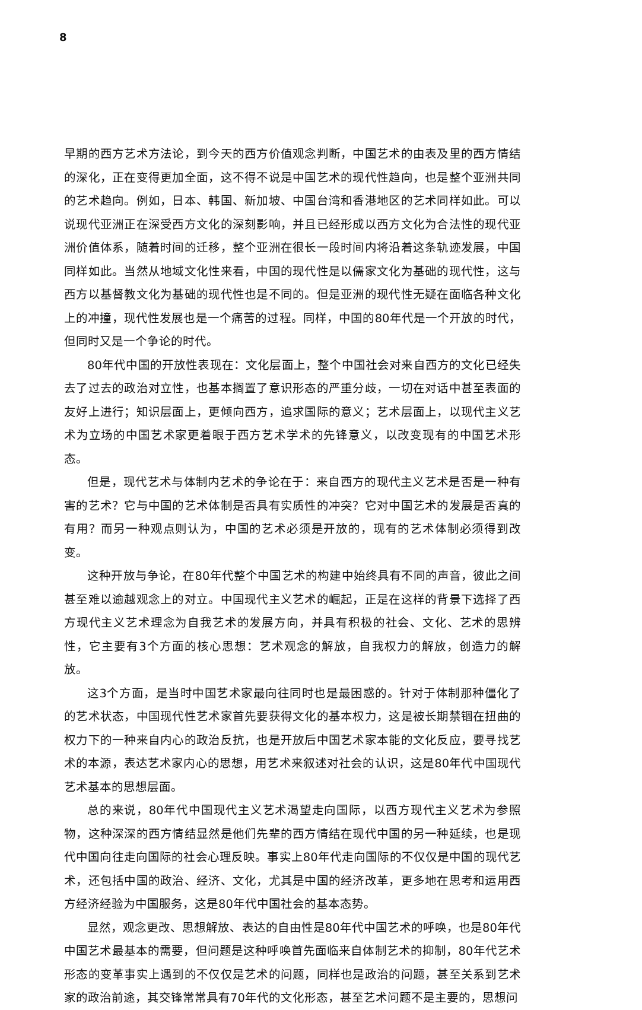8
早期的西方艺术方法论，到今天的西方价值观念判断，中国艺术的由表及里的西方情结的深化，正在变得更加全面，这不得不说是中国艺术的现代性趋向，也是整个亚洲共同的艺术趋向。例如，日本、韩国、新加坡、中国台湾和香港地区的艺术同样如此。可以说现代亚洲正在深受西方文化的深刻影响，并且已经形成以西方文化为合法性的现代亚洲价值体系，随着时间的迁移，整个亚洲在很长一段时间内将沿着这条轨迹发展，中国同样如此。当然从地域文化性来看，中国的现代性是以儒家文化为基础的现代性，这与西方以基督教文化为基础的现代性也是不同的。但是亚洲的现代性无疑在面临各种文化上的冲撞，现代性发展也是一个痛苦的过程。同样，中国的80年代是一个开放的时代，但同时又是一个争论的时代。
80年代中国的开放性表现在：文化层面上，整个中国社会对来自西方的文化已经失去了过去的政治对立性，也基本搁置了意识形态的严重分歧，一切在对话中甚至表面的友好上进行；知识层面上，更倾向西方，追求国际的意义；艺术层面上，以现代主义艺术为立场的中国艺术家更着眼于西方艺术学术的先锋意义，以改变现有的中国艺术形态。
但是，现代艺术与体制内艺术的争论在于：来自西方的现代主义艺术是否是一种有害的艺术？它与中国的艺术体制是否具有实质性的冲突？它对中国艺术的发展是否真的有用？而另一种观点则认为，中国的艺术必须是开放的，现有的艺术体制必须得到改变。
这种开放与争论，在80年代整个中国艺术的构建中始终具有不同的声音，彼此之间甚至难以逾越观念上的对立。中国现代主义艺术的崛起，正是在这样的背景下选择了西方现代主义艺术理念为自我艺术的发展方向，并具有积极的社会、文化、艺术的思辨性，它主要有3个方面的核心思想：艺术观念的解放，自我权力的解放，创造力的解放。
这3个方面，是当时中国艺术家最向往同时也是最困惑的。针对于体制那种僵化了的艺术状态，中国现代性艺术家首先要获得文化的基本权力，这是被长期禁锢在扭曲的权力下的一种来自内心的政治反抗，也是开放后中国艺术家本能的文化反应，要寻找艺术的本源，表达艺术家内心的思想，用艺术来叙述对社会的认识，这是80年代中国现代艺术基本的思想层面。
总的来说，80年代中国现代主义艺术渴望走向国际，以西方现代主义艺术为参照物，这种深深的西方情结显然是他们先辈的西方情结在现代中国的另一种延续，也是现代中国向往走向国际的社会心理反映。事实上80年代走向国际的不仅仅是中国的现代艺术，还包括中国的政治、经济、文化，尤其是中国的经济改革，更多地在思考和运用西方经济经验为中国服务，这是80年代中国社会的基本态势。
显然，观念更改、思想解放、表达的自由性是80年代中国艺术的呼唤，也是80年代中国艺术最基本的需要，但问题是这种呼唤首先面临来自体制艺术的抑制，80年代艺术形态的变革事实上遇到的不仅仅是艺术的问题，同样也是政治的问题，甚至关系到艺术家的政治前途，其交锋常常具有70年代的文化形态，甚至艺术问题不是主要的，思想问